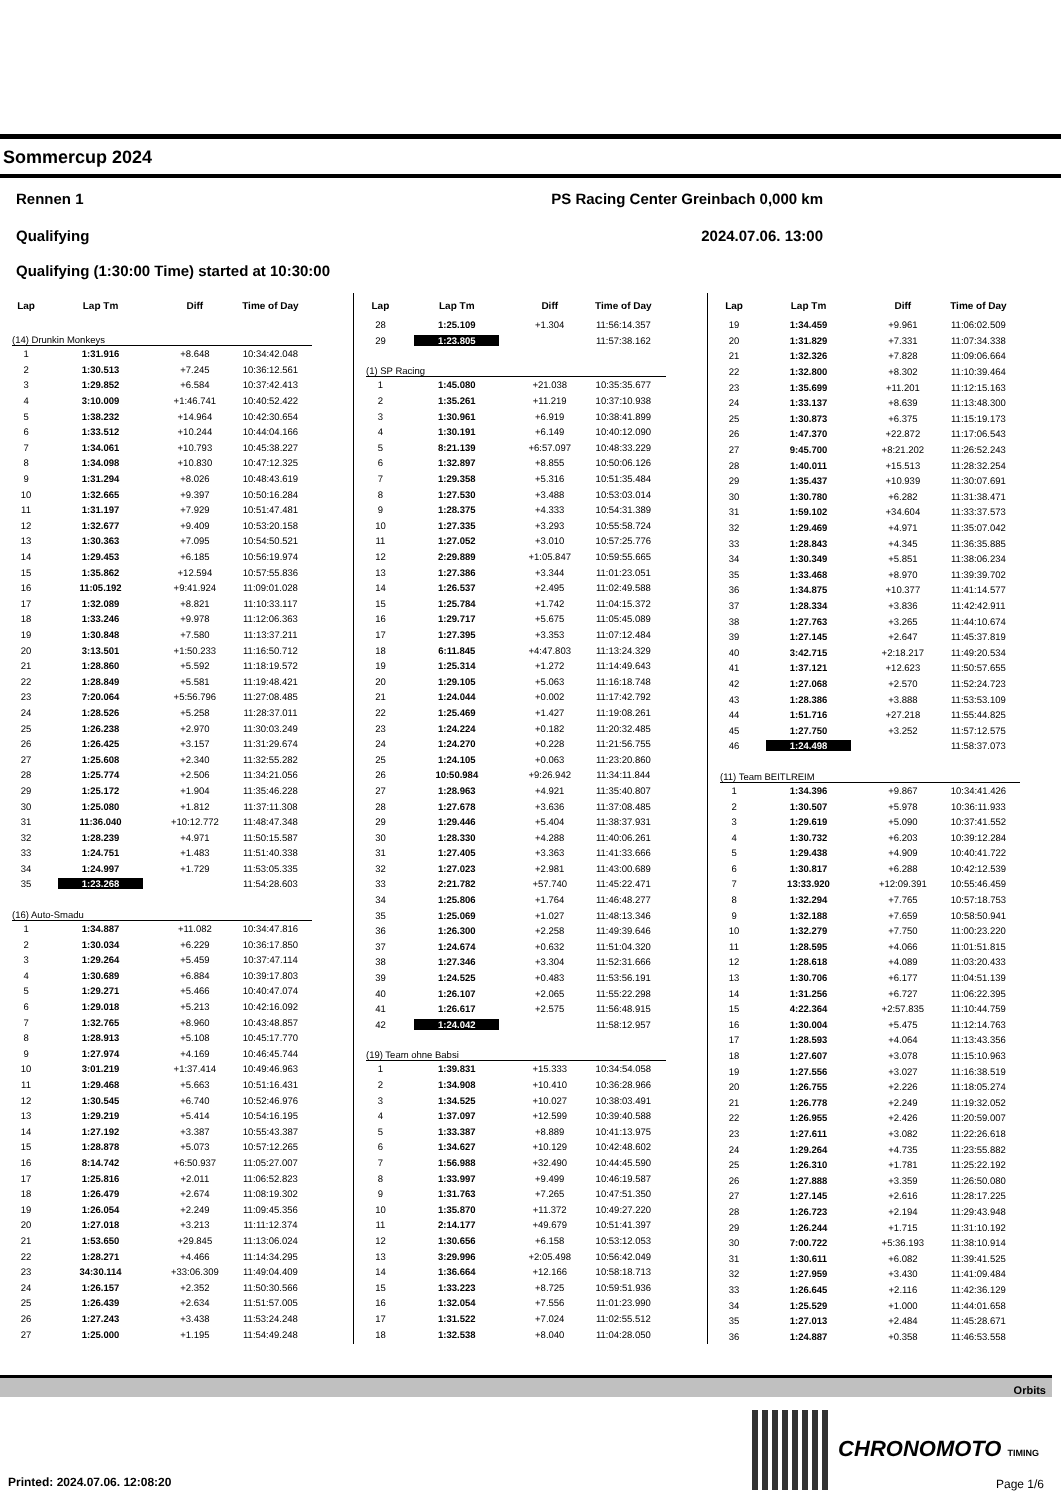Sommercup 2024
Rennen 1 PS Racing Center Greinbach 0,000 km
Qualifying 2024.07.06. 13:00
Qualifying (1:30:00 Time) started at 10:30:00
| Lap | Lap Tm | Diff | Time of Day |
| --- | --- | --- | --- |
| (14) Drunkin Monkeys | | | |
| 1 | 1:31.916 | +8.648 | 10:34:42.048 |
| 2 | 1:30.513 | +7.245 | 10:36:12.561 |
| 3 | 1:29.852 | +6.584 | 10:37:42.413 |
| 4 | 3:10.009 | +1:46.741 | 10:40:52.422 |
| 5 | 1:38.232 | +14.964 | 10:42:30.654 |
| 6 | 1:33.512 | +10.244 | 10:44:04.166 |
| 7 | 1:34.061 | +10.793 | 10:45:38.227 |
| 8 | 1:34.098 | +10.830 | 10:47:12.325 |
| 9 | 1:31.294 | +8.026 | 10:48:43.619 |
| 10 | 1:32.665 | +9.397 | 10:50:16.284 |
| 11 | 1:31.197 | +7.929 | 10:51:47.481 |
| 12 | 1:32.677 | +9.409 | 10:53:20.158 |
| 13 | 1:30.363 | +7.095 | 10:54:50.521 |
| 14 | 1:29.453 | +6.185 | 10:56:19.974 |
| 15 | 1:35.862 | +12.594 | 10:57:55.836 |
| 16 | 11:05.192 | +9:41.924 | 11:09:01.028 |
| 17 | 1:32.089 | +8.821 | 11:10:33.117 |
| 18 | 1:33.246 | +9.978 | 11:12:06.363 |
| 19 | 1:30.848 | +7.580 | 11:13:37.211 |
| 20 | 3:13.501 | +1:50.233 | 11:16:50.712 |
| 21 | 1:28.860 | +5.592 | 11:18:19.572 |
| 22 | 1:28.849 | +5.581 | 11:19:48.421 |
| 23 | 7:20.064 | +5:56.796 | 11:27:08.485 |
| 24 | 1:28.526 | +5.258 | 11:28:37.011 |
| 25 | 1:26.238 | +2.970 | 11:30:03.249 |
| 26 | 1:26.425 | +3.157 | 11:31:29.674 |
| 27 | 1:25.608 | +2.340 | 11:32:55.282 |
| 28 | 1:25.774 | +2.506 | 11:34:21.056 |
| 29 | 1:25.172 | +1.904 | 11:35:46.228 |
| 30 | 1:25.080 | +1.812 | 11:37:11.308 |
| 31 | 11:36.040 | +10:12.772 | 11:48:47.348 |
| 32 | 1:28.239 | +4.971 | 11:50:15.587 |
| 33 | 1:24.751 | +1.483 | 11:51:40.338 |
| 34 | 1:24.997 | +1.729 | 11:53:05.335 |
| 35 | 1:23.268 | | 11:54:28.603 |
| (16) Auto-Smadu | | | |
| 1 | 1:34.887 | +11.082 | 10:34:47.816 |
| 2 | 1:30.034 | +6.229 | 10:36:17.850 |
| 3 | 1:29.264 | +5.459 | 10:37:47.114 |
| 4 | 1:30.689 | +6.884 | 10:39:17.803 |
| 5 | 1:29.271 | +5.466 | 10:40:47.074 |
| 6 | 1:29.018 | +5.213 | 10:42:16.092 |
| 7 | 1:32.765 | +8.960 | 10:43:48.857 |
| 8 | 1:28.913 | +5.108 | 10:45:17.770 |
| 9 | 1:27.974 | +4.169 | 10:46:45.744 |
| 10 | 3:01.219 | +1:37.414 | 10:49:46.963 |
| 11 | 1:29.468 | +5.663 | 10:51:16.431 |
| 12 | 1:30.545 | +6.740 | 10:52:46.976 |
| 13 | 1:29.219 | +5.414 | 10:54:16.195 |
| 14 | 1:27.192 | +3.387 | 10:55:43.387 |
| 15 | 1:28.878 | +5.073 | 10:57:12.265 |
| 16 | 8:14.742 | +6:50.937 | 11:05:27.007 |
| 17 | 1:25.816 | +2.011 | 11:06:52.823 |
| 18 | 1:26.479 | +2.674 | 11:08:19.302 |
| 19 | 1:26.054 | +2.249 | 11:09:45.356 |
| 20 | 1:27.018 | +3.213 | 11:11:12.374 |
| 21 | 1:53.650 | +29.845 | 11:13:06.024 |
| 22 | 1:28.271 | +4.466 | 11:14:34.295 |
| 23 | 34:30.114 | +33:06.309 | 11:49:04.409 |
| 24 | 1:26.157 | +2.352 | 11:50:30.566 |
| 25 | 1:26.439 | +2.634 | 11:51:57.005 |
| 26 | 1:27.243 | +3.438 | 11:53:24.248 |
| 27 | 1:25.000 | +1.195 | 11:54:49.248 |
| Lap | Lap Tm | Diff | Time of Day |
| --- | --- | --- | --- |
| 28 | 1:25.109 | +1.304 | 11:56:14.357 |
| 29 | 1:23.805 | | 11:57:38.162 |
| (1) SP Racing | | | |
| 1 | 1:45.080 | +21.038 | 10:35:35.677 |
| 2 | 1:35.261 | +11.219 | 10:37:10.938 |
| 3 | 1:30.961 | +6.919 | 10:38:41.899 |
| 4 | 1:30.191 | +6.149 | 10:40:12.090 |
| 5 | 8:21.139 | +6:57.097 | 10:48:33.229 |
| 6 | 1:32.897 | +8.855 | 10:50:06.126 |
| 7 | 1:29.358 | +5.316 | 10:51:35.484 |
| 8 | 1:27.530 | +3.488 | 10:53:03.014 |
| 9 | 1:28.375 | +4.333 | 10:54:31.389 |
| 10 | 1:27.335 | +3.293 | 10:55:58.724 |
| 11 | 1:27.052 | +3.010 | 10:57:25.776 |
| 12 | 2:29.889 | +1:05.847 | 10:59:55.665 |
| 13 | 1:27.386 | +3.344 | 11:01:23.051 |
| 14 | 1:26.537 | +2.495 | 11:02:49.588 |
| 15 | 1:25.784 | +1.742 | 11:04:15.372 |
| 16 | 1:29.717 | +5.675 | 11:05:45.089 |
| 17 | 1:27.395 | +3.353 | 11:07:12.484 |
| 18 | 6:11.845 | +4:47.803 | 11:13:24.329 |
| 19 | 1:25.314 | +1.272 | 11:14:49.643 |
| 20 | 1:29.105 | +5.063 | 11:16:18.748 |
| 21 | 1:24.044 | +0.002 | 11:17:42.792 |
| 22 | 1:25.469 | +1.427 | 11:19:08.261 |
| 23 | 1:24.224 | +0.182 | 11:20:32.485 |
| 24 | 1:24.270 | +0.228 | 11:21:56.755 |
| 25 | 1:24.105 | +0.063 | 11:23:20.860 |
| 26 | 10:50.984 | +9:26.942 | 11:34:11.844 |
| 27 | 1:28.963 | +4.921 | 11:35:40.807 |
| 28 | 1:27.678 | +3.636 | 11:37:08.485 |
| 29 | 1:29.446 | +5.404 | 11:38:37.931 |
| 30 | 1:28.330 | +4.288 | 11:40:06.261 |
| 31 | 1:27.405 | +3.363 | 11:41:33.666 |
| 32 | 1:27.023 | +2.981 | 11:43:00.689 |
| 33 | 2:21.782 | +57.740 | 11:45:22.471 |
| 34 | 1:25.806 | +1.764 | 11:46:48.277 |
| 35 | 1:25.069 | +1.027 | 11:48:13.346 |
| 36 | 1:26.300 | +2.258 | 11:49:39.646 |
| 37 | 1:24.674 | +0.632 | 11:51:04.320 |
| 38 | 1:27.346 | +3.304 | 11:52:31.666 |
| 39 | 1:24.525 | +0.483 | 11:53:56.191 |
| 40 | 1:26.107 | +2.065 | 11:55:22.298 |
| 41 | 1:26.617 | +2.575 | 11:56:48.915 |
| 42 | 1:24.042 | | 11:58:12.957 |
| (19) Team ohne Babsi | | | |
| 1 | 1:39.831 | +15.333 | 10:34:54.058 |
| 2 | 1:34.908 | +10.410 | 10:36:28.966 |
| 3 | 1:34.525 | +10.027 | 10:38:03.491 |
| 4 | 1:37.097 | +12.599 | 10:39:40.588 |
| 5 | 1:33.387 | +8.889 | 10:41:13.975 |
| 6 | 1:34.627 | +10.129 | 10:42:48.602 |
| 7 | 1:56.988 | +32.490 | 10:44:45.590 |
| 8 | 1:33.997 | +9.499 | 10:46:19.587 |
| 9 | 1:31.763 | +7.265 | 10:47:51.350 |
| 10 | 1:35.870 | +11.372 | 10:49:27.220 |
| 11 | 2:14.177 | +49.679 | 10:51:41.397 |
| 12 | 1:30.656 | +6.158 | 10:53:12.053 |
| 13 | 3:29.996 | +2:05.498 | 10:56:42.049 |
| 14 | 1:36.664 | +12.166 | 10:58:18.713 |
| 15 | 1:33.223 | +8.725 | 10:59:51.936 |
| 16 | 1:32.054 | +7.556 | 11:01:23.990 |
| 17 | 1:31.522 | +7.024 | 11:02:55.512 |
| 18 | 1:32.538 | +8.040 | 11:04:28.050 |
| Lap | Lap Tm | Diff | Time of Day |
| --- | --- | --- | --- |
| 19 | 1:34.459 | +9.961 | 11:06:02.509 |
| 20 | 1:31.829 | +7.331 | 11:07:34.338 |
| 21 | 1:32.326 | +7.828 | 11:09:06.664 |
| 22 | 1:32.800 | +8.302 | 11:10:39.464 |
| 23 | 1:35.699 | +11.201 | 11:12:15.163 |
| 24 | 1:33.137 | +8.639 | 11:13:48.300 |
| 25 | 1:30.873 | +6.375 | 11:15:19.173 |
| 26 | 1:47.370 | +22.872 | 11:17:06.543 |
| 27 | 9:45.700 | +8:21.202 | 11:26:52.243 |
| 28 | 1:40.011 | +15.513 | 11:28:32.254 |
| 29 | 1:35.437 | +10.939 | 11:30:07.691 |
| 30 | 1:30.780 | +6.282 | 11:31:38.471 |
| 31 | 1:59.102 | +34.604 | 11:33:37.573 |
| 32 | 1:29.469 | +4.971 | 11:35:07.042 |
| 33 | 1:28.843 | +4.345 | 11:36:35.885 |
| 34 | 1:30.349 | +5.851 | 11:38:06.234 |
| 35 | 1:33.468 | +8.970 | 11:39:39.702 |
| 36 | 1:34.875 | +10.377 | 11:41:14.577 |
| 37 | 1:28.334 | +3.836 | 11:42:42.911 |
| 38 | 1:27.763 | +3.265 | 11:44:10.674 |
| 39 | 1:27.145 | +2.647 | 11:45:37.819 |
| 40 | 3:42.715 | +2:18.217 | 11:49:20.534 |
| 41 | 1:37.121 | +12.623 | 11:50:57.655 |
| 42 | 1:27.068 | +2.570 | 11:52:24.723 |
| 43 | 1:28.386 | +3.888 | 11:53:53.109 |
| 44 | 1:51.716 | +27.218 | 11:55:44.825 |
| 45 | 1:27.750 | +3.252 | 11:57:12.575 |
| 46 | 1:24.498 | | 11:58:37.073 |
| (11) Team BEITLREIM | | | |
| 1 | 1:34.396 | +9.867 | 10:34:41.426 |
| 2 | 1:30.507 | +5.978 | 10:36:11.933 |
| 3 | 1:29.619 | +5.090 | 10:37:41.552 |
| 4 | 1:30.732 | +6.203 | 10:39:12.284 |
| 5 | 1:29.438 | +4.909 | 10:40:41.722 |
| 6 | 1:30.817 | +6.288 | 10:42:12.539 |
| 7 | 13:33.920 | +12:09.391 | 10:55:46.459 |
| 8 | 1:32.294 | +7.765 | 10:57:18.753 |
| 9 | 1:32.188 | +7.659 | 10:58:50.941 |
| 10 | 1:32.279 | +7.750 | 11:00:23.220 |
| 11 | 1:28.595 | +4.066 | 11:01:51.815 |
| 12 | 1:28.618 | +4.089 | 11:03:20.433 |
| 13 | 1:30.706 | +6.177 | 11:04:51.139 |
| 14 | 1:31.256 | +6.727 | 11:06:22.395 |
| 15 | 4:22.364 | +2:57.835 | 11:10:44.759 |
| 16 | 1:30.004 | +5.475 | 11:12:14.763 |
| 17 | 1:28.593 | +4.064 | 11:13:43.356 |
| 18 | 1:27.607 | +3.078 | 11:15:10.963 |
| 19 | 1:27.556 | +3.027 | 11:16:38.519 |
| 20 | 1:26.755 | +2.226 | 11:18:05.274 |
| 21 | 1:26.778 | +2.249 | 11:19:32.052 |
| 22 | 1:26.955 | +2.426 | 11:20:59.007 |
| 23 | 1:27.611 | +3.082 | 11:22:26.618 |
| 24 | 1:29.264 | +4.735 | 11:23:55.882 |
| 25 | 1:26.310 | +1.781 | 11:25:22.192 |
| 26 | 1:27.888 | +3.359 | 11:26:50.080 |
| 27 | 1:27.145 | +2.616 | 11:28:17.225 |
| 28 | 1:26.723 | +2.194 | 11:29:43.948 |
| 29 | 1:26.244 | +1.715 | 11:31:10.192 |
| 30 | 7:00.722 | +5:36.193 | 11:38:10.914 |
| 31 | 1:30.611 | +6.082 | 11:39:41.525 |
| 32 | 1:27.959 | +3.430 | 11:41:09.484 |
| 33 | 1:26.645 | +2.116 | 11:42:36.129 |
| 34 | 1:25.529 | +1.000 | 11:44:01.658 |
| 35 | 1:27.013 | +2.484 | 11:45:28.671 |
| 36 | 1:24.887 | +0.358 | 11:46:53.558 |
Orbits
CHRONOMOTO TIMING
Printed: 2024.07.06. 12:08:20 Page 1/6